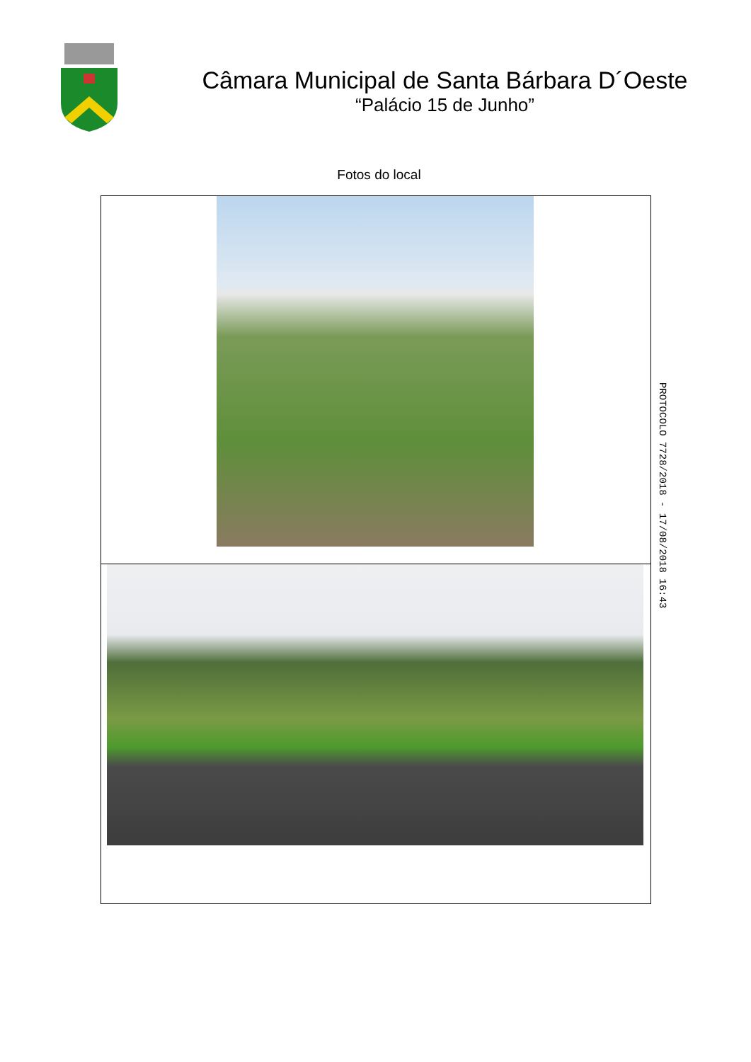Câmara Municipal de Santa Bárbara D´Oeste
“Palácio 15 de Junho”
Fotos do local
PROTOCOLO 7728/2018 - 17/08/2018 16:43